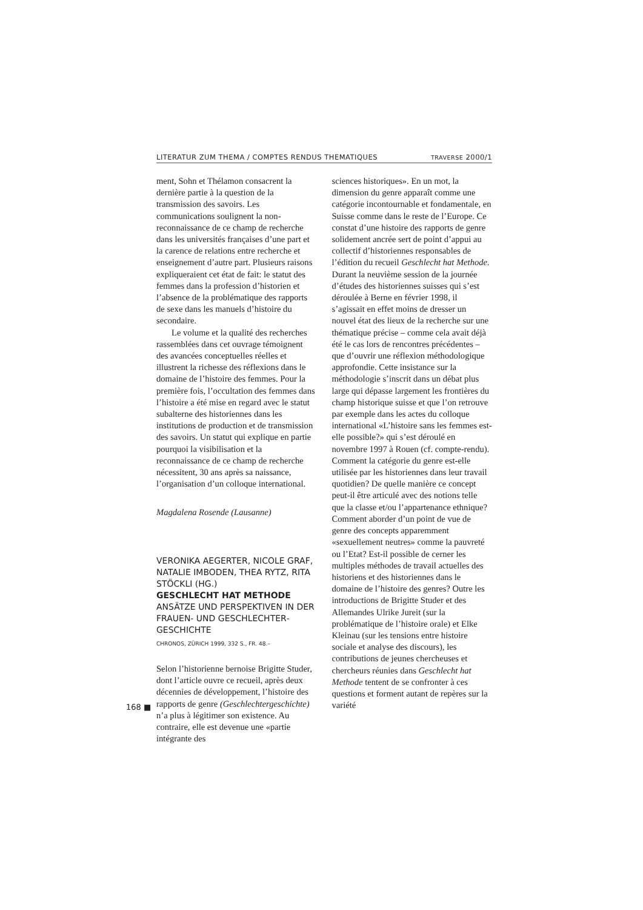LITERATUR ZUM THEMA / COMPTES RENDUS THEMATIQUES TRAVERSE 2000/1
ment, Sohn et Thélamon consacrent la dernière partie à la question de la transmission des savoirs. Les communications soulignent la non-reconnaissance de ce champ de recherche dans les universités françaises d’une part et la carence de relations entre recherche et enseignement d’autre part. Plusieurs raisons expliqueraient cet état de fait: le statut des femmes dans la profession d’historien et l’absence de la problématique des rapports de sexe dans les manuels d’histoire du secondaire.
Le volume et la qualité des recherches rassemblées dans cet ouvrage témoignent des avancées conceptuelles réelles et illustrent la richesse des réflexions dans le domaine de l’histoire des femmes. Pour la première fois, l’occultation des femmes dans l’histoire a été mise en regard avec le statut subalterne des historiennes dans les institutions de production et de transmission des savoirs. Un statut qui explique en partie pourquoi la visibilisation et la reconnaissance de ce champ de recherche nécessitent, 30 ans après sa naissance, l’organisation d’un colloque international.
Magdalena Rosende (Lausanne)
VERONIKA AEGERTER, NICOLE GRAF, NATALIE IMBODEN, THEA RYTZ, RITA STÖCKLI (HG.)
GESCHLECHT HAT METHODE
ANSÄTZE UND PERSPEKTIVEN IN DER FRAUEN- UND GESCHLECHTER­GESCHICHTE
CHRONOS, ZÜRICH 1999, 332 S., FR. 48.–
Selon l’historienne bernoise Brigitte Studer, dont l’article ouvre ce recueil, après deux décennies de développement, l’histoire des rapports de genre (Geschlechtergeschichte) n’a plus à légitimer son existence. Au contraire, elle est devenue une «partie intégrante des
sciences historiques». En un mot, la dimension du genre apparaît comme une catégorie incontournable et fondamentale, en Suisse comme dans le reste de l’Europe. Ce constat d’une histoire des rapports de genre solidement ancrée sert de point d’appui au collectif d’historiennes responsables de l’édition du recueil Geschlecht hat Methode. Durant la neuvième session de la journée d’études des historiennes suisses qui s’est déroulée à Berne en février 1998, il s’agissait en effet moins de dresser un nouvel état des lieux de la recherche sur une thématique précise – comme cela avait déjà été le cas lors de rencontres précédentes – que d’ouvrir une réflexion méthodologique approfondie. Cette insistance sur la méthodologie s’inscrit dans un débat plus large qui dépasse largement les frontières du champ historique suisse et que l’on retrouve par exemple dans les actes du colloque international «L’histoire sans les femmes est-elle possible?» qui s’est déroulé en novembre 1997 à Rouen (cf. compte-rendu). Comment la catégorie du genre est-elle utilisée par les historiennes dans leur travail quotidien? De quelle manière ce concept peut-il être articulé avec des notions telle que la classe et/ou l’appartenance ethnique? Comment aborder d’un point de vue de genre des concepts apparemment «sexuellement neutres» comme la pauvreté ou l’Etat? Est-il possible de cerner les multiples méthodes de travail actuelles des historiens et des historiennes dans le domaine de l’histoire des genres? Outre les introductions de Brigitte Studer et des Allemandes Ulrike Jureit (sur la problématique de l’histoire orale) et Elke Kleinau (sur les tensions entre histoire sociale et analyse des discours), les contributions de jeunes chercheuses et chercheurs réunies dans Geschlecht hat Methode tentent de se confronter à ces questions et forment autant de repères sur la variété
168 ■